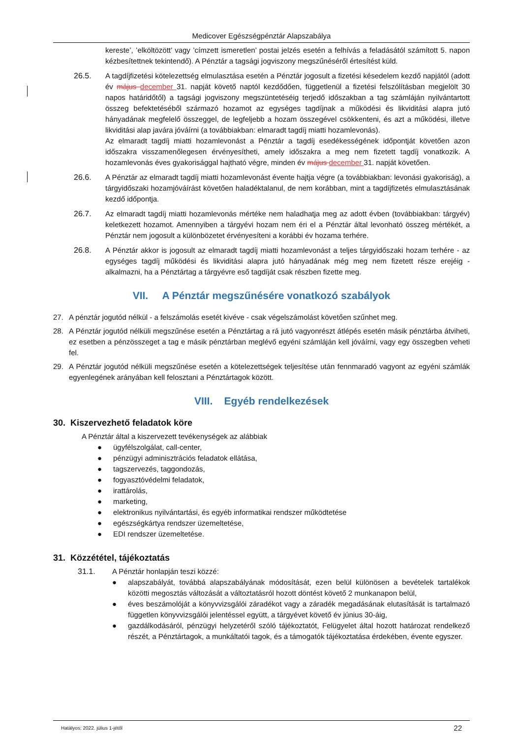Medicover Egészségpénztár Alapszabálya
kereste’, ’elköltözött’ vagy ’címzett ismeretlen’ postai jelzés esetén a felhívás a feladásától számított 5. napon kézbesítettnek tekintendő). A Pénztár a tagsági jogviszony megszűnéséről értesítést küld.
26.5. A tagdíjfizetési kötelezettség elmulasztása esetén a Pénztár jogosult a fizetési késedelem kezdő napjától (adott év május december 31. napját követő naptól kezdődően, függetlenül a fizetési felszólításban megjelölt 30 napos határidőtől) a tagsági jogviszony megszüntetéséig terjedő időszakban a tag számláján nyilvántartott összeg befektetéséből származó hozamot az egységes tagdíjnak a működési és likviditási alapra jutó hányadának megfelelő összeggel, de legfeljebb a hozam összegével csökkenteni, és azt a működési, illetve likviditási alap javára jóváírni (a továbbiakban: elmaradt tagdíj miatti hozamlevonás).
Az elmaradt tagdíj miatti hozamlevonást a Pénztár a tagdíj esedékességének időpontját követően azon időszakra visszamenőlegesen érvényesítheti, amely időszakra a meg nem fizetett tagdíj vonatkozik. A hozamlevonás éves gyakorisággal hajtható végre, minden év május december 31. napját követően.
26.6. A Pénztár az elmaradt tagdíj miatti hozamlevonást évente hajtja végre (a továbbiakban: levonási gyakoriság), a tárgyidőszaki hozamjóváírást követően haladéktalanul, de nem korábban, mint a tagdíjfizetés elmulasztásának kezdő időpontja.
26.7. Az elmaradt tagdíj miatti hozamlevonás mértéke nem haladhatja meg az adott évben (továbbiakban: tárgyév) keletkezett hozamot. Amennyiben a tárgyévi hozam nem éri el a Pénztár által levonható összeg mértékét, a Pénztár nem jogosult a különbözetet érvényesíteni a korábbi év hozama terhére.
26.8. A Pénztár akkor is jogosult az elmaradt tagdíj miatti hozamlevonást a teljes tárgyidőszaki hozam terhére - az egységes tagdíj működési és likviditási alapra jutó hányadának még meg nem fizetett része erejéig - alkalmazni, ha a Pénztártag a tárgyévre eső tagdíját csak részben fizette meg.
VII. A Pénztár megszűnésére vonatkozó szabályok
27. A pénztár jogutód nélkül - a felszámolás esetét kivéve - csak végelszámolást követően szűnhet meg.
28. A Pénztár jogutód nélküli megszűnése esetén a Pénztártag a rá jutó vagyonrészt átlépés esetén másik pénztárba átviheti, ez esetben a pénzösszeget a tag e másik pénztárban meglévő egyéni számláján kell jóváírni, vagy egy összegben veheti fel.
29. A Pénztár jogutód nélküli megszűnése esetén a kötelezettségek teljesítése után fennmaradó vagyont az egyéni számlák egyenlegének arányában kell felosztani a Pénztártagok között.
VIII. Egyéb rendelkezések
30. Kiszervezhető feladatok köre
A Pénztár által a kiszervezett tevékenységek az alábbiak
● ügyfélszolgálat, call-center,
● pénzügyi adminisztrációs feladatok ellátása,
● tagszervezés, taggondozás,
● fogyasztóvédelmi feladatok,
● irattárolás,
● marketing,
● elektronikus nyilvántartási, és egyéb informatikai rendszer működtetése
● egészségkártya rendszer üzemeltetése,
● EDI rendszer üzemeltetése.
31. Közzététel, tájékoztatás
31.1. A Pénztár honlapján teszi közzé:
● alapszabályát, továbbá alapszabályának módosítását, ezen belül különösen a bevételek tartalékok közötti megosztás változását a változtatásról hozott döntést követő 2 munkanapon belül,
● éves beszámolóját a könyvvizsgálói záradékot vagy a záradék megadásának elutasítását is tartalmazó független könyvvizsgálói jelentéssel együtt, a tárgyévet követő év június 30-áig,
● gazdálkodásáról, pénzügyi helyzetéről szóló tájékoztatót, Felügyelet által hozott határozat rendelkező részét, a Pénztártagok, a munkáltatói tagok, és a támogatók tájékoztatása érdekében, évente egyszer.
Hatályos: 2022. július 1-jétől 22